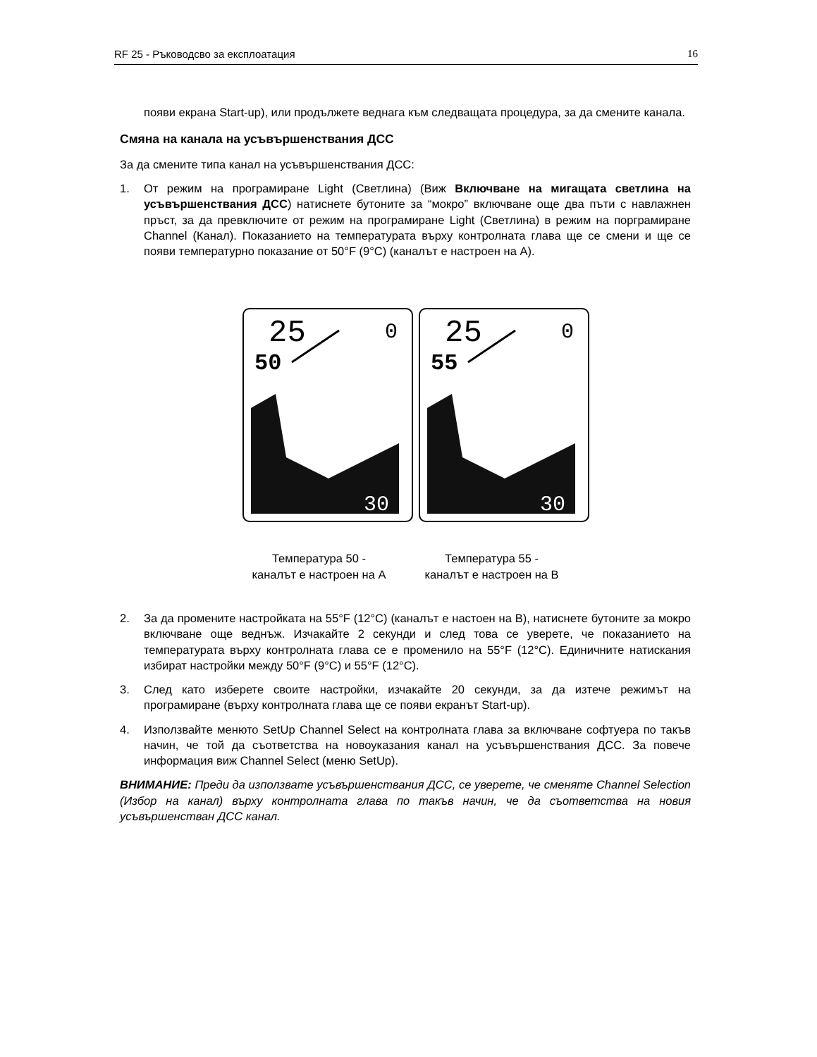RF 25 - Ръководсво за експлоатация 16
появи екрана Start-up), или продължете веднага към следващата процедура, за да смените канала.
Смяна на канала на усъвършенствания ДСС
За да смените типа канал на усъвършенствания ДСС:
1. От режим на програмиране Light (Светлина) (Виж Включване на мигащата светлина на усъвършенствания ДСС) натиснете бутоните за “мокро” включване още два пъти с навлажнен пръст, за да превключите от режим на програмиране Light (Светлина) в режим на порграмиране Channel (Канал). Показанието на температурата върху контролната глава ще се смени и ще се появи температурно показание от 50°F (9°C) (каналът е настроен на A).
25
0
50
30
25
0
55
30
Температура 50 -
каналът е настроен на A
Температура 55 -
каналът е настроен на B
2. За да промените настройката на 55°F (12°C) (каналът е настоен на B), натиснете бутоните за мокро включване още веднъж. Изчакайте 2 секунди и след това се уверете, че показанието на температурата върху контролната глава се е променило на 55°F (12°C). Единичните натискания избират настройки между 50°F (9°C) и 55°F (12°C).
3. След като изберете своите настройки, изчакайте 20 секунди, за да изтече режимът на програмиране (върху контролната глава ще се появи екранът Start-up).
4. Използвайте менюто SetUp Channel Select на контролната глава за включване софтуера по такъв начин, че той да съответства на новоуказания канал на усъвършенствания ДСС. За повече информация виж Channel Select (меню SetUp).
ВНИМАНИЕ: Преди да използвате усъвършенствания ДСС, се уверете, че сменяте Channel Selection (Избор на канал) върху контролната глава по такъв начин, че да съответства на новия усъвършенстван ДСС канал.